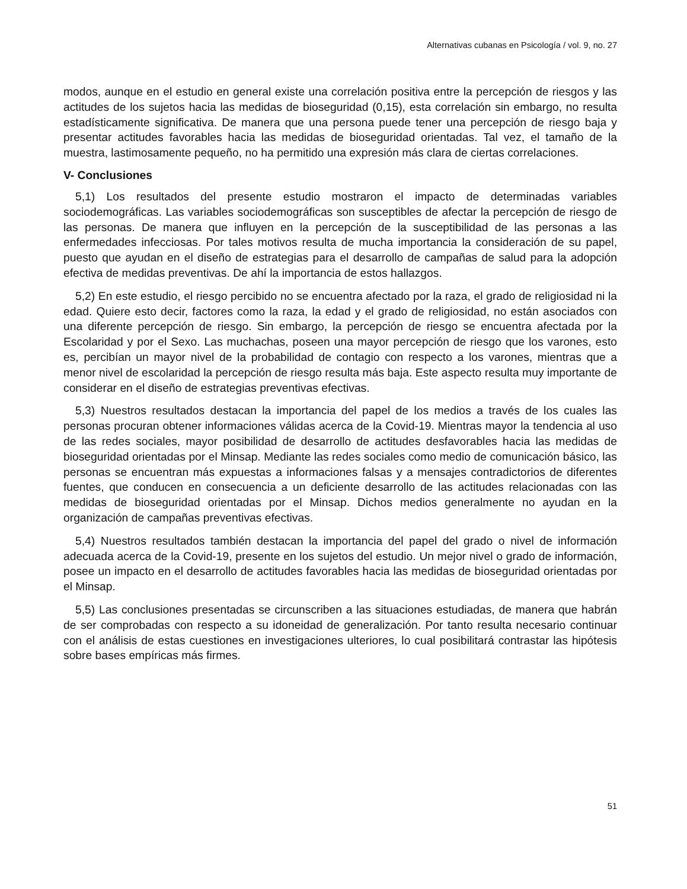Alternativas cubanas en Psicología / vol. 9, no. 27
modos, aunque en el estudio en general existe una correlación positiva entre la percepción de riesgos y las actitudes de los sujetos hacia las medidas de bioseguridad (0,15), esta correlación sin embargo, no resulta estadísticamente significativa. De manera que una persona puede tener una percepción de riesgo baja y presentar actitudes favorables hacia las medidas de bioseguridad orientadas. Tal vez, el tamaño de la muestra, lastimosamente pequeño, no ha permitido una expresión más clara de ciertas correlaciones.
V- Conclusiones
5,1) Los resultados del presente estudio mostraron el impacto de determinadas variables sociodemográficas. Las variables sociodemográficas son susceptibles de afectar la percepción de riesgo de las personas. De manera que influyen en la percepción de la susceptibilidad de las personas a las enfermedades infecciosas. Por tales motivos resulta de mucha importancia la consideración de su papel, puesto que ayudan en el diseño de estrategias para el desarrollo de campañas de salud para la adopción efectiva de medidas preventivas. De ahí la importancia de estos hallazgos.
5,2) En este estudio, el riesgo percibido no se encuentra afectado por la raza, el grado de religiosidad ni la edad. Quiere esto decir, factores como la raza, la edad y el grado de religiosidad, no están asociados con una diferente percepción de riesgo. Sin embargo, la percepción de riesgo se encuentra afectada por la Escolaridad y por el Sexo. Las muchachas, poseen una mayor percepción de riesgo que los varones, esto es, percibían un mayor nivel de la probabilidad de contagio con respecto a los varones, mientras que a menor nivel de escolaridad la percepción de riesgo resulta más baja. Este aspecto resulta muy importante de considerar en el diseño de estrategias preventivas efectivas.
5,3) Nuestros resultados destacan la importancia del papel de los medios a través de los cuales las personas procuran obtener informaciones válidas acerca de la Covid-19. Mientras mayor la tendencia al uso de las redes sociales, mayor posibilidad de desarrollo de actitudes desfavorables hacia las medidas de bioseguridad orientadas por el Minsap. Mediante las redes sociales como medio de comunicación básico, las personas se encuentran más expuestas a informaciones falsas y a mensajes contradictorios de diferentes fuentes, que conducen en consecuencia a un deficiente desarrollo de las actitudes relacionadas con las medidas de bioseguridad orientadas por el Minsap. Dichos medios generalmente no ayudan en la organización de campañas preventivas efectivas.
5,4) Nuestros resultados también destacan la importancia del papel del grado o nivel de información adecuada acerca de la Covid-19, presente en los sujetos del estudio. Un mejor nivel o grado de información, posee un impacto en el desarrollo de actitudes favorables hacia las medidas de bioseguridad orientadas por el Minsap.
5,5) Las conclusiones presentadas se circunscriben a las situaciones estudiadas, de manera que habrán de ser comprobadas con respecto a su idoneidad de generalización. Por tanto resulta necesario continuar con el análisis de estas cuestiones en investigaciones ulteriores, lo cual posibilitará contrastar las hipótesis sobre bases empíricas más firmes.
51